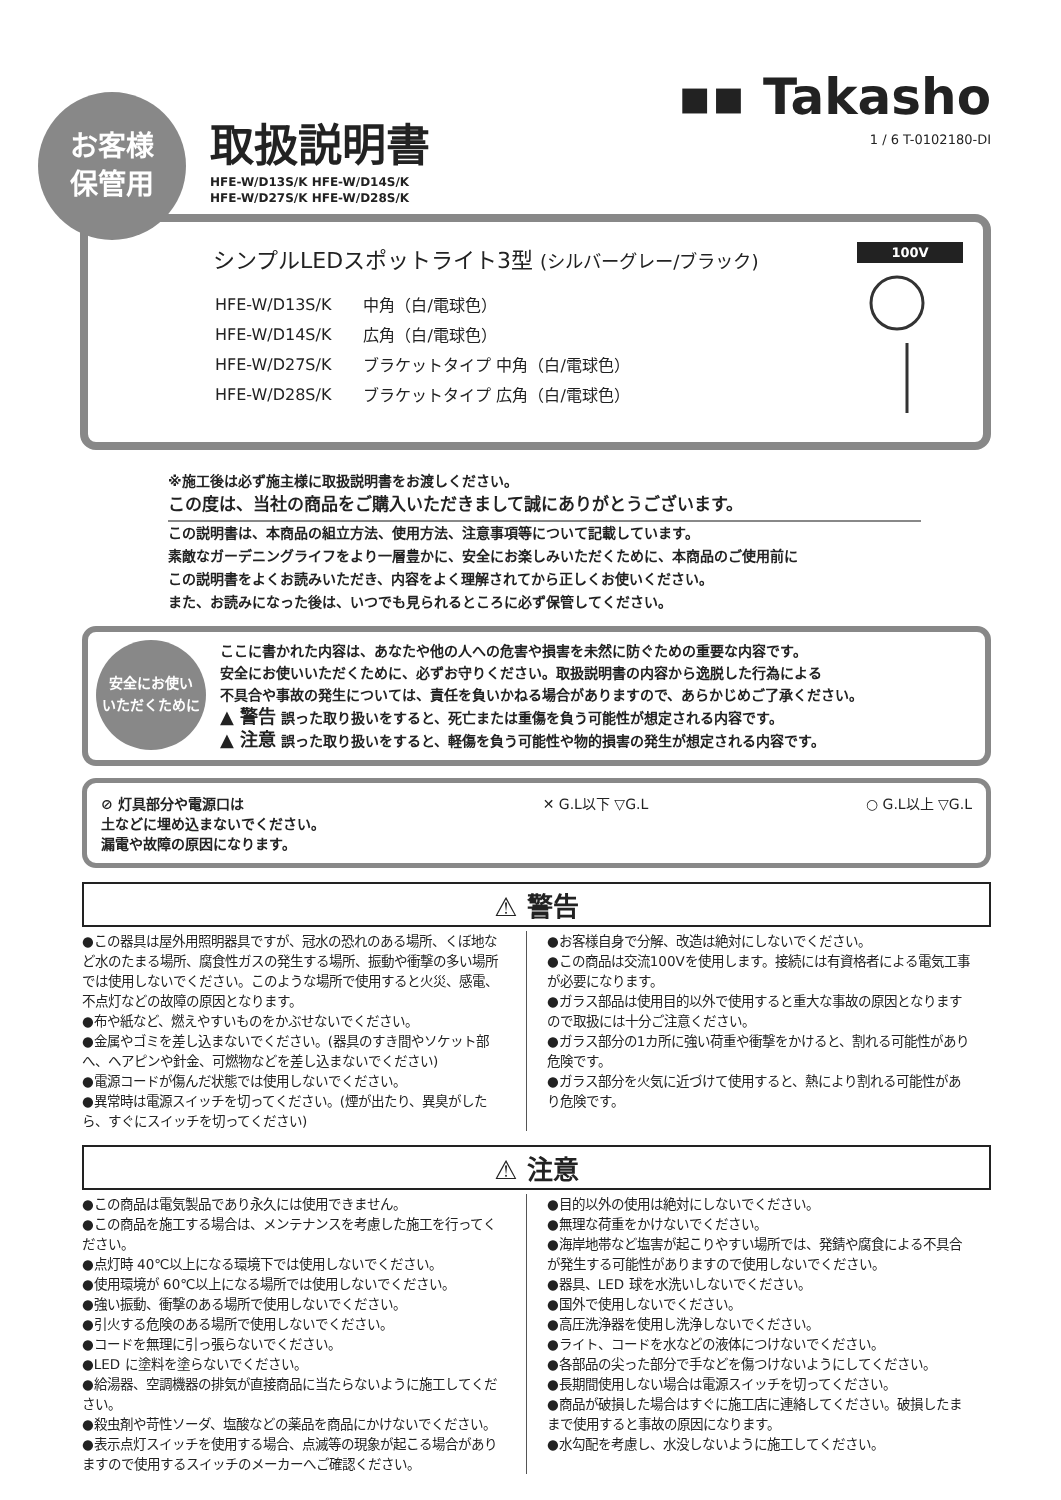お客様
保管用
取扱説明書
HFE-W/D13S/K HFE-W/D14S/K
HFE-W/D27S/K HFE-W/D28S/K
▪▪ Takasho
1 / 6 T-0102180-DI
シンプルLEDスポットライト3型 (シルバーグレー/ブラック)
| HFE-W/D13S/K | 中角（白/電球色） |
| HFE-W/D14S/K | 広角（白/電球色） |
| HFE-W/D27S/K | ブラケットタイプ 中角（白/電球色） |
| HFE-W/D28S/K | ブラケットタイプ 広角（白/電球色） |
100V
※施工後は必ず施主様に取扱説明書をお渡しください。
この度は、当社の商品をご購入いただきまして誠にありがとうございます。
この説明書は、本商品の組立方法、使用方法、注意事項等について記載しています。
素敵なガーデニングライフをより一層豊かに、安全にお楽しみいただくために、本商品のご使用前に
この説明書をよくお読みいただき、内容をよく理解されてから正しくお使いください。
また、お読みになった後は、いつでも見られるところに必ず保管してください。
安全にお使い
いただくために
ここに書かれた内容は、あなたや他の人への危害や損害を未然に防ぐための重要な内容です。
安全にお使いいただくために、必ずお守りください。取扱説明書の内容から逸脱した行為による
不具合や事故の発生については、責任を負いかねる場合がありますので、あらかじめご了承ください。
▲ 警告 誤った取り扱いをすると、死亡または重傷を負う可能性が想定される内容です。
▲ 注意 誤った取り扱いをすると、軽傷を負う可能性や物的損害の発生が想定される内容です。
⊘ 灯具部分や電源口は
土などに埋め込まないでください。
漏電や故障の原因になります。
✕ G.L以下 ▽G.L ○ G.L以上 ▽G.L
⚠ 警告
●この器具は屋外用照明器具ですが、冠水の恐れのある場所、くぼ地など水のたまる場所、腐食性ガスの発生する場所、振動や衝撃の多い場所では使用しないでください。このような場所で使用すると火災、感電、不点灯などの故障の原因となります。
●布や紙など、燃えやすいものをかぶせないでください。
●金属やゴミを差し込まないでください。(器具のすき間やソケット部へ、ヘアピンや針金、可燃物などを差し込まないでください)
●電源コードが傷んだ状態では使用しないでください。
●異常時は電源スイッチを切ってください。(煙が出たり、異臭がしたら、すぐにスイッチを切ってください)
●お客様自身で分解、改造は絶対にしないでください。
●この商品は交流100Vを使用します。接続には有資格者による電気工事が必要になります。
●ガラス部品は使用目的以外で使用すると重大な事故の原因となりますので取扱には十分ご注意ください。
●ガラス部分の1カ所に強い荷重や衝撃をかけると、割れる可能性があり危険です。
●ガラス部分を火気に近づけて使用すると、熱により割れる可能性があり危険です。
⚠ 注意
●この商品は電気製品であり永久には使用できません。
●この商品を施工する場合は、メンテナンスを考慮した施工を行ってください。
●点灯時 40℃以上になる環境下では使用しないでください。
●使用環境が 60℃以上になる場所では使用しないでください。
●強い振動、衝撃のある場所で使用しないでください。
●引火する危険のある場所で使用しないでください。
●コードを無理に引っ張らないでください。
●LED に塗料を塗らないでください。
●給湯器、空調機器の排気が直接商品に当たらないように施工してください。
●殺虫剤や苛性ソーダ、塩酸などの薬品を商品にかけないでください。
●表示点灯スイッチを使用する場合、点滅等の現象が起こる場合がありますので使用するスイッチのメーカーへご確認ください。
●目的以外の使用は絶対にしないでください。
●無理な荷重をかけないでください。
●海岸地帯など塩害が起こりやすい場所では、発錆や腐食による不具合が発生する可能性がありますので使用しないでください。
●器具、LED 球を水洗いしないでください。
●国外で使用しないでください。
●高圧洗浄器を使用し洗浄しないでください。
●ライト、コードを水などの液体につけないでください。
●各部品の尖った部分で手などを傷つけないようにしてください。
●長期間使用しない場合は電源スイッチを切ってください。
●商品が破損した場合はすぐに施工店に連絡してください。破損したままで使用すると事故の原因になります。
●水勾配を考慮し、水没しないように施工してください。